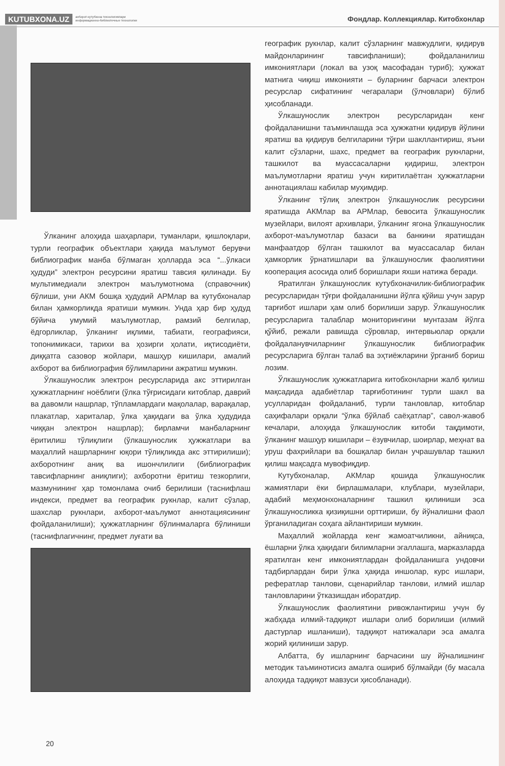KUTUBXONA.UZ ахборот-кутубхона технологиялари
информационно-библиотечные технологии
Фондлар. Коллекциялар. Китобхонлар
Ўлканинг алоҳида шаҳарлари, туманлари, қишлоқлари, турли географик объектлари ҳақида маълумот берувчи библиографик манба бўлмаган ҳолларда эса “...ўлкаси ҳудуди” электрон ресурсини яратиш тавсия қилинади. Бу мультимедиали электрон маълумотнома (справочник) бўлиши, уни АКМ бошқа ҳудудий АРМлар ва кутубхоналар билан ҳамкорликда яратиши мумкин. Унда ҳар бир ҳудуд бўйича умумий маълумотлар, рамзий белгилар, ёдгорликлар, ўлканинг иқлими, табиати, географияси, топонимикаси, тарихи ва ҳозирги ҳолати, иқтисодиёти, диққатга сазовор жойлари, машҳур кишилари, амалий ахборот ва библиография бўлимларини ажратиш мумкин.
Ўлкашунослик электрон ресурсларида акс эттирилган ҳужжатларнинг ноёблиги (ўлка тўғрисидаги китоблар, даврий ва давомли нашрлар, тўпламлардаги мақолалар, варақалар, плакатлар, хариталар, ўлка ҳақидаги ва ўлка ҳудудида чиққан электрон нашрлар); бирламчи манбаларнинг ёритилиш тўлиқлиги (ўлкашунослик ҳужжатлари ва маҳаллий нашрларнинг юқори тўлиқликда акс эттирилиши); ахборотнинг аниқ ва ишончлилиги (библиографик тавсифларнинг аниқлиги); ахборотни ёритиш тезкорлиги, мазмунининг ҳар томонлама очиб берилиши (таснифлаш индекси, предмет ва географик рукнлар, калит сўзлар, шахслар рукнлари, ахборот-маълумот аннотациясининг фойдаланилиши); ҳужжатларнинг бўлинмаларга бўлиниши (таснифлагичнинг, предмет луғати ва
географик рукнлар, калит сўзларнинг мавжудлиги, қидирув майдонларининг тавсифланиши); фойдаланилиш имкониятлари (локал ва узоқ масофадан туриб); ҳужжат матнига чиқиш имконияти – буларнинг барчаси электрон ресурслар сифатининг чегаралари (ўлчовлари) бўлиб ҳисобланади.
Ўлкашунослик электрон ресурсларидан кенг фойдаланишни таъминлашда эса ҳужжатни қидирув йўлини яратиш ва қидирув белгиларини тўғри шакллантириш, яъни калит сўзларни, шахс, предмет ва географик рукнларни, ташкилот ва муассасаларни қидириш, электрон маълумотларни яратиш учун киритилаётган ҳужжатларни аннотациялаш кабилар муҳимдир.
Ўлканинг тўлиқ электрон ўлкашунослик ресурсини яратишда АКМлар ва АРМлар, бевосита ўлкашунослик музейлари, вилоят архивлари, ўлканинг ягона ўлкашунослик ахборот-маълумотлар базаси ва банкини яратишдан манфаатдор бўлган ташкилот ва муассасалар билан ҳамкорлик ўрнатишлари ва ўлкашунослик фаолиятини кооперация асосида олиб боришлари яхши натижа беради.
Яратилган ўлкашунослик кутубхоначилик-библиографик ресурсларидан тўғри фойдаланишни йўлга қўйиш учун зарур тарғибот ишлари ҳам олиб борилиши зарур. Ўлкашунослик ресурсларига талаблар мониторингини мунтазам йўлга қўйиб, режали равишда сўровлар, интервьюлар орқали фойдаланувчиларнинг ўлкашунослик библиографик ресурсларига бўлган талаб ва эҳтиёжларини ўрганиб бориш лозим.
Ўлкашунослик ҳужжатларига китобхонларни жалб қилиш мақсадида адабиётлар тарғиботининг турли шакл ва усулларидан фойдаланиб, турли танловлар, китоблар саҳифалари орқали “ўлка бўйлаб саёҳатлар”, савол-жавоб кечалари, алоҳида ўлкашунослик китоби тақдимоти, ўлканинг машҳур кишилари – ёзувчилар, шоирлар, меҳнат ва уруш фахрийлари ва бошқалар билан учрашувлар ташкил қилиш мақсадга мувофиқдир.
Кутубхоналар, АКМлар қошида ўлкашунослик жамиятлари ёки бирлашмалари, клублари, музейлари, адабий меҳмонхоналарнинг ташкил қилиниши эса ўлкашуносликка қизиқишни орттириши, бу йўналишни фаол ўрганиладиган соҳага айлантириши мумкин.
Маҳаллий жойларда кенг жамоатчиликни, айниқса, ёшларни ўлка ҳақидаги билимларни эгаллашга, марказларда яратилган кенг имкониятлардан фойдаланишга ундовчи тадбирлардан бири ўлка ҳақида иншолар, курс ишлари, рефератлар танлови, сценарийлар танлови, илмий ишлар танловларини ўтказишдан иборатдир.
Ўлкашунослик фаолиятини ривожлантириш учун бу жабҳада илмий-тадқиқот ишлари олиб борилиши (илмий дастурлар ишланиши), тадқиқот натижалари эса амалга жорий қилиниши зарур.
Албатта, бу ишларнинг барчасини шу йўналишнинг методик таъминотисиз амалга ошириб бўлмайди (бу масала алоҳида тадқиқот мавзуси ҳисобланади).
20